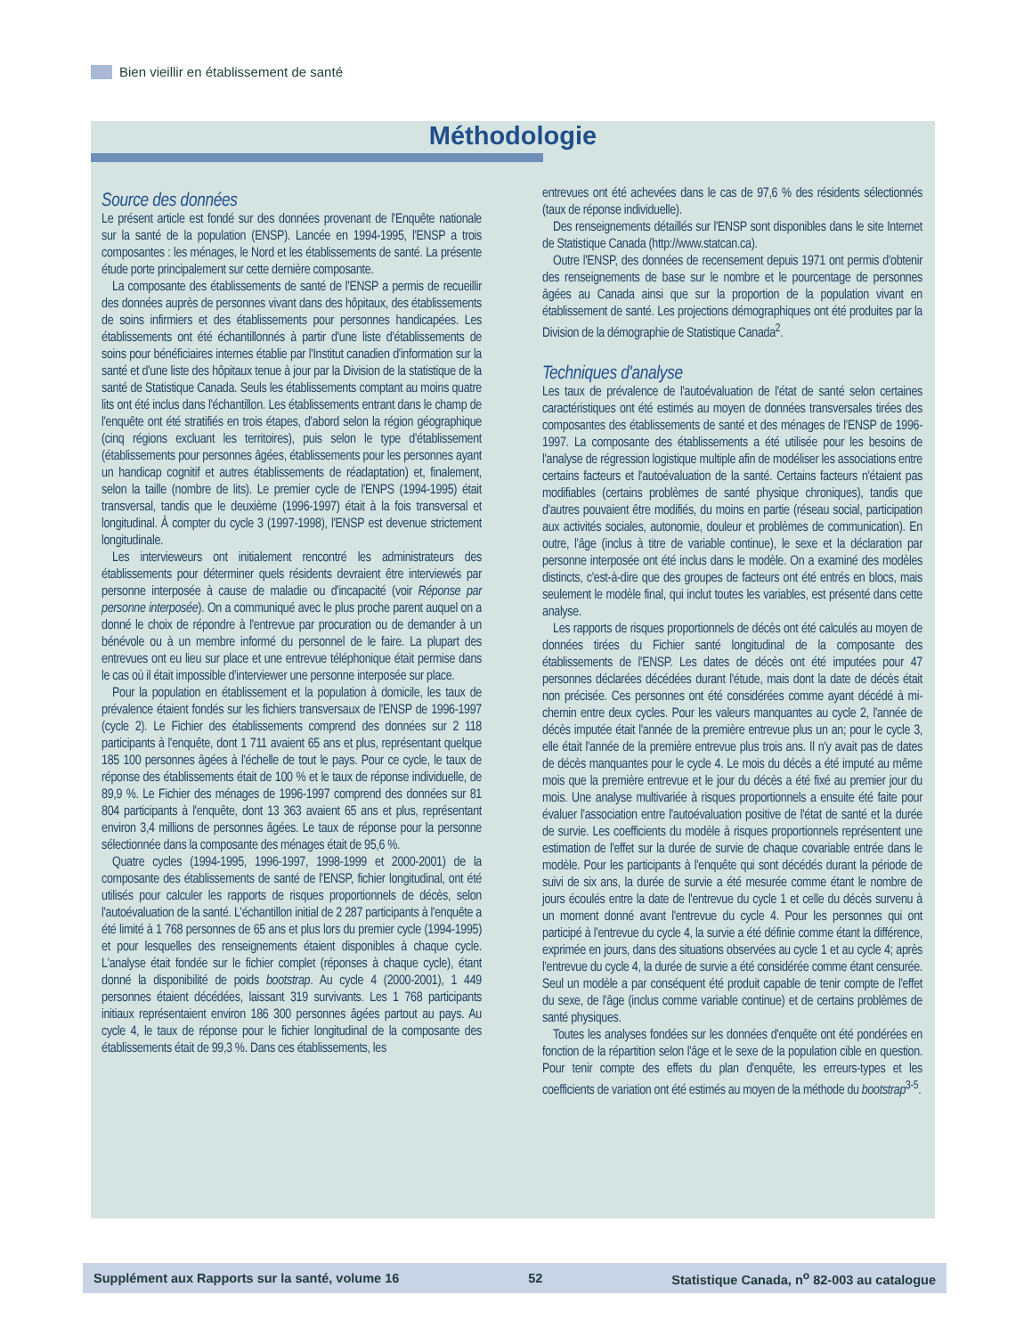Bien vieillir en établissement de santé
Méthodologie
Source des données
Le présent article est fondé sur des données provenant de l'Enquête nationale sur la santé de la population (ENSP). Lancée en 1994-1995, l'ENSP a trois composantes : les ménages, le Nord et les établissements de santé. La présente étude porte principalement sur cette dernière composante.
La composante des établissements de santé de l'ENSP a permis de recueillir des données auprès de personnes vivant dans des hôpitaux, des établissements de soins infirmiers et des établissements pour personnes handicapées. Les établissements ont été échantillonnés à partir d'une liste d'établissements de soins pour bénéficiaires internes établie par l'Institut canadien d'information sur la santé et d'une liste des hôpitaux tenue à jour par la Division de la statistique de la santé de Statistique Canada. Seuls les établissements comptant au moins quatre lits ont été inclus dans l'échantillon. Les établissements entrant dans le champ de l'enquête ont été stratifiés en trois étapes, d'abord selon la région géographique (cinq régions excluant les territoires), puis selon le type d'établissement (établissements pour personnes âgées, établissements pour les personnes ayant un handicap cognitif et autres établissements de réadaptation) et, finalement, selon la taille (nombre de lits). Le premier cycle de l'ENPS (1994-1995) était transversal, tandis que le deuxième (1996-1997) était à la fois transversal et longitudinal. À compter du cycle 3 (1997-1998), l'ENSP est devenue strictement longitudinale.
Les intervieweurs ont initialement rencontré les administrateurs des établissements pour déterminer quels résidents devraient être interviewés par personne interposée à cause de maladie ou d'incapacité (voir Réponse par personne interposée). On a communiqué avec le plus proche parent auquel on a donné le choix de répondre à l'entrevue par procuration ou de demander à un bénévole ou à un membre informé du personnel de le faire. La plupart des entrevues ont eu lieu sur place et une entrevue téléphonique était permise dans le cas où il était impossible d'interviewer une personne interposée sur place.
Pour la population en établissement et la population à domicile, les taux de prévalence étaient fondés sur les fichiers transversaux de l'ENSP de 1996-1997 (cycle 2). Le Fichier des établissements comprend des données sur 2 118 participants à l'enquête, dont 1 711 avaient 65 ans et plus, représentant quelque 185 100 personnes âgées à l'échelle de tout le pays. Pour ce cycle, le taux de réponse des établissements était de 100 % et le taux de réponse individuelle, de 89,9 %. Le Fichier des ménages de 1996-1997 comprend des données sur 81 804 participants à l'enquête, dont 13 363 avaient 65 ans et plus, représentant environ 3,4 millions de personnes âgées. Le taux de réponse pour la personne sélectionnée dans la composante des ménages était de 95,6 %.
Quatre cycles (1994-1995, 1996-1997, 1998-1999 et 2000-2001) de la composante des établissements de santé de l'ENSP, fichier longitudinal, ont été utilisés pour calculer les rapports de risques proportionnels de décès, selon l'autoévaluation de la santé. L'échantillon initial de 2 287 participants à l'enquête a été limité à 1 768 personnes de 65 ans et plus lors du premier cycle (1994-1995) et pour lesquelles des renseignements étaient disponibles à chaque cycle. L'analyse était fondée sur le fichier complet (réponses à chaque cycle), étant donné la disponibilité de poids bootstrap. Au cycle 4 (2000-2001), 1 449 personnes étaient décédées, laissant 319 survivants. Les 1 768 participants initiaux représentaient environ 186 300 personnes âgées partout au pays. Au cycle 4, le taux de réponse pour le fichier longitudinal de la composante des établissements était de 99,3 %. Dans ces établissements, les
entrevues ont été achevées dans le cas de 97,6 % des résidents sélectionnés (taux de réponse individuelle).
Des renseignements détaillés sur l'ENSP sont disponibles dans le site Internet de Statistique Canada (http://www.statcan.ca).
Outre l'ENSP, des données de recensement depuis 1971 ont permis d'obtenir des renseignements de base sur le nombre et le pourcentage de personnes âgées au Canada ainsi que sur la proportion de la population vivant en établissement de santé. Les projections démographiques ont été produites par la Division de la démographie de Statistique Canada<sup>2</sup>.
Techniques d'analyse
Les taux de prévalence de l'autoévaluation de l'état de santé selon certaines caractéristiques ont été estimés au moyen de données transversales tirées des composantes des établissements de santé et des ménages de l'ENSP de 1996-1997. La composante des établissements a été utilisée pour les besoins de l'analyse de régression logistique multiple afin de modéliser les associations entre certains facteurs et l'autoévaluation de la santé. Certains facteurs n'étaient pas modifiables (certains problèmes de santé physique chroniques), tandis que d'autres pouvaient être modifiés, du moins en partie (réseau social, participation aux activités sociales, autonomie, douleur et problèmes de communication). En outre, l'âge (inclus à titre de variable continue), le sexe et la déclaration par personne interposée ont été inclus dans le modèle. On a examiné des modèles distincts, c'est-à-dire que des groupes de facteurs ont été entrés en blocs, mais seulement le modèle final, qui inclut toutes les variables, est présenté dans cette analyse.
Les rapports de risques proportionnels de décès ont été calculés au moyen de données tirées du Fichier santé longitudinal de la composante des établissements de l'ENSP. Les dates de décès ont été imputées pour 47 personnes déclarées décédées durant l'étude, mais dont la date de décès était non précisée. Ces personnes ont été considérées comme ayant décédé à mi-chemin entre deux cycles. Pour les valeurs manquantes au cycle 2, l'année de décès imputée était l'année de la première entrevue plus un an; pour le cycle 3, elle était l'année de la première entrevue plus trois ans. Il n'y avait pas de dates de décès manquantes pour le cycle 4. Le mois du décès a été imputé au même mois que la première entrevue et le jour du décès a été fixé au premier jour du mois. Une analyse multivariée à risques proportionnels a ensuite été faite pour évaluer l'association entre l'autoévaluation positive de l'état de santé et la durée de survie. Les coefficients du modèle à risques proportionnels représentent une estimation de l'effet sur la durée de survie de chaque covariable entrée dans le modèle. Pour les participants à l'enquête qui sont décédés durant la période de suivi de six ans, la durée de survie a été mesurée comme étant le nombre de jours écoulés entre la date de l'entrevue du cycle 1 et celle du décès survenu à un moment donné avant l'entrevue du cycle 4. Pour les personnes qui ont participé à l'entrevue du cycle 4, la survie a été définie comme étant la différence, exprimée en jours, dans des situations observées au cycle 1 et au cycle 4; après l'entrevue du cycle 4, la durée de survie a été considérée comme étant censurée. Seul un modèle a par conséquent été produit capable de tenir compte de l'effet du sexe, de l'âge (inclus comme variable continue) et de certains problèmes de santé physiques.
Toutes les analyses fondées sur les données d'enquête ont été pondérées en fonction de la répartition selon l'âge et le sexe de la population cible en question. Pour tenir compte des effets du plan d'enquête, les erreurs-types et les coefficients de variation ont été estimés au moyen de la méthode du bootstrap<sup>3-5</sup>.
Supplément aux Rapports sur la santé, volume 16 52 Statistique Canada, n<sup>o</sup> 82-003 au catalogue